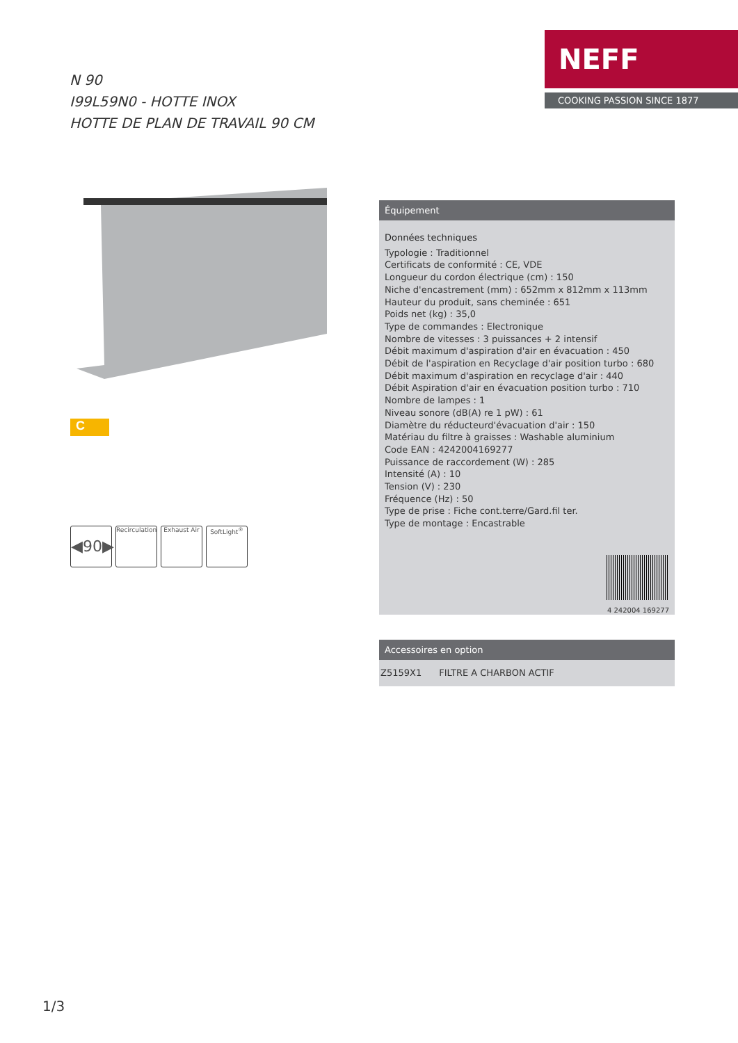NEFF
COOKING PASSION SINCE 1877
N 90
I99L59N0 - HOTTE INOX
HOTTE DE PLAN DE TRAVAIL 90 CM
C
◀90▶
Recirculation
Exhaust Air
SoftLight<sup>®</sup>
Équipement
Données techniques
Typologie : Traditionnel
Certificats de conformité : CE, VDE
Longueur du cordon électrique (cm) : 150
Niche d'encastrement (mm) : 652mm x 812mm x 113mm
Hauteur du produit, sans cheminée : 651
Poids net (kg) : 35,0
Type de commandes : Electronique
Nombre de vitesses : 3 puissances + 2 intensif
Débit maximum d'aspiration d'air en évacuation : 450
Débit de l'aspiration en Recyclage d'air position turbo : 680
Débit maximum d'aspiration en recyclage d'air : 440
Débit Aspiration d'air en évacuation position turbo : 710
Nombre de lampes : 1
Niveau sonore (dB(A) re 1 pW) : 61
Diamètre du réducteurd'évacuation d'air : 150
Matériau du filtre à graisses : Washable aluminium
Code EAN : 4242004169277
Puissance de raccordement (W) : 285
Intensité (A) : 10
Tension (V) : 230
Fréquence (Hz) : 50
Type de prise : Fiche cont.terre/Gard.fil ter.
Type de montage : Encastrable
4 242004 169277
Accessoires en option
| Z5159X1 | FILTRE A CHARBON ACTIF |
1/3